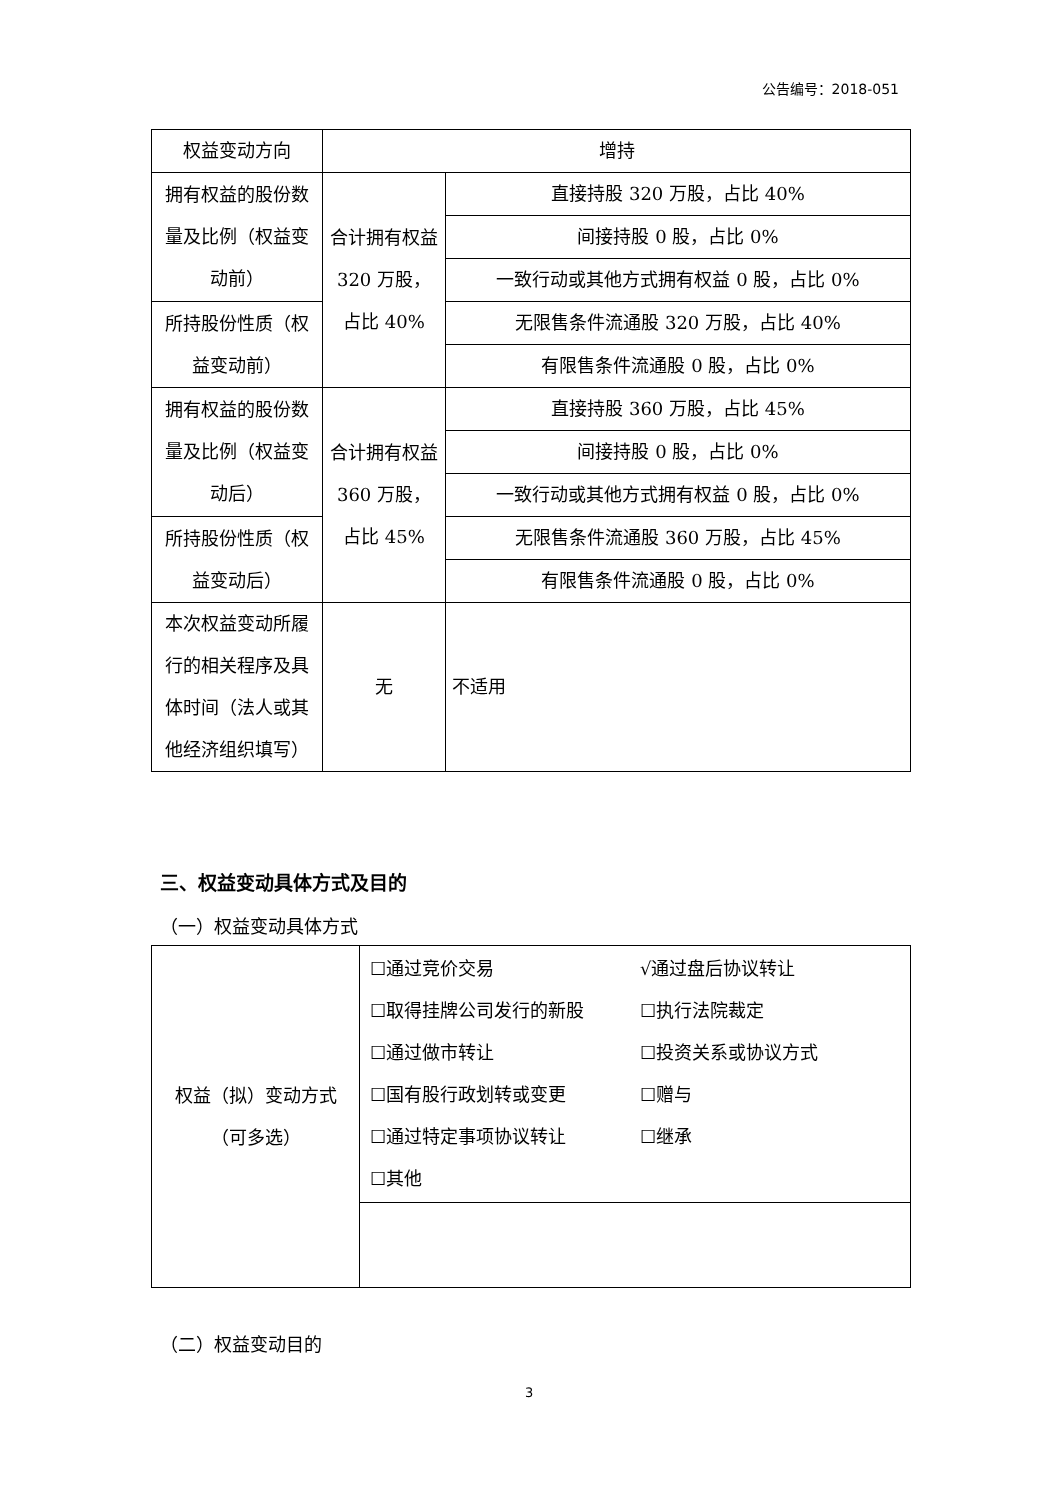公告编号：2018-051
| 权益变动方向 | 增持 | |
| 拥有权益的股份数量及比例（权益变动前） | 合计拥有权益 320 万股，占比 40% | 直接持股 320 万股，占比 40% |
| | | 间接持股 0 股，占比 0% |
| | | 一致行动或其他方式拥有权益 0 股，占比 0% |
| 所持股份性质（权益变动前） | | 无限售条件流通股 320 万股，占比 40% |
| | | 有限售条件流通股 0 股，占比 0% |
| 拥有权益的股份数量及比例（权益变动后） | 合计拥有权益 360 万股，占比 45% | 直接持股 360 万股，占比 45% |
| | | 间接持股 0 股，占比 0% |
| | | 一致行动或其他方式拥有权益 0 股，占比 0% |
| 所持股份性质（权益变动后） | | 无限售条件流通股 360 万股，占比 45% |
| | | 有限售条件流通股 0 股，占比 0% |
| 本次权益变动所履行的相关程序及具体时间（法人或其他经济组织填写） | 无 | 不适用 |
三、权益变动具体方式及目的
（一）权益变动具体方式
| 权益（拟）变动方式（可多选） | ☐通过竞价交易 √通过盘后协议转让 ☐取得挂牌公司发行的新股 ☐执行法院裁定 ☐通过做市转让 ☐投资关系或协议方式 ☐国有股行政划转或变更 ☐赠与 ☐通过特定事项协议转让 ☐继承 ☐其他 |
（二）权益变动目的
3